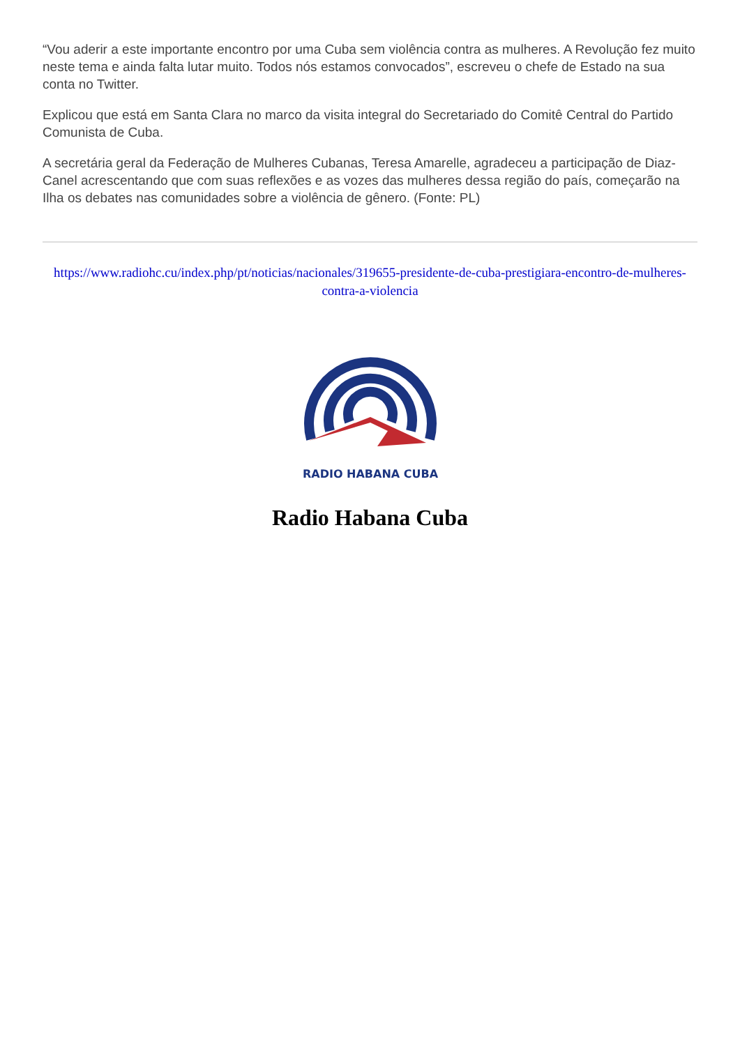“Vou aderir a este importante encontro por uma Cuba sem violência contra as mulheres. A Revolução fez muito neste tema e ainda falta lutar muito. Todos nós estamos convocados”, escreveu o chefe de Estado na sua conta no Twitter.
Explicou que está em Santa Clara no marco da visita integral do Secretariado do Comitê Central do Partido Comunista de Cuba.
A secretária geral da Federação de Mulheres Cubanas, Teresa Amarelle, agradeceu a participação de Diaz-Canel acrescentando que com suas reflexões e as vozes das mulheres dessa região do país, começarão na Ilha os debates nas comunidades sobre a violência de gênero. (Fonte: PL)
https://www.radiohc.cu/index.php/pt/noticias/nacionales/319655-presidente-de-cuba-prestigiara-encontro-de-mulheres-contra-a-violencia
RADIO HABANA CUBA
Radio Habana Cuba